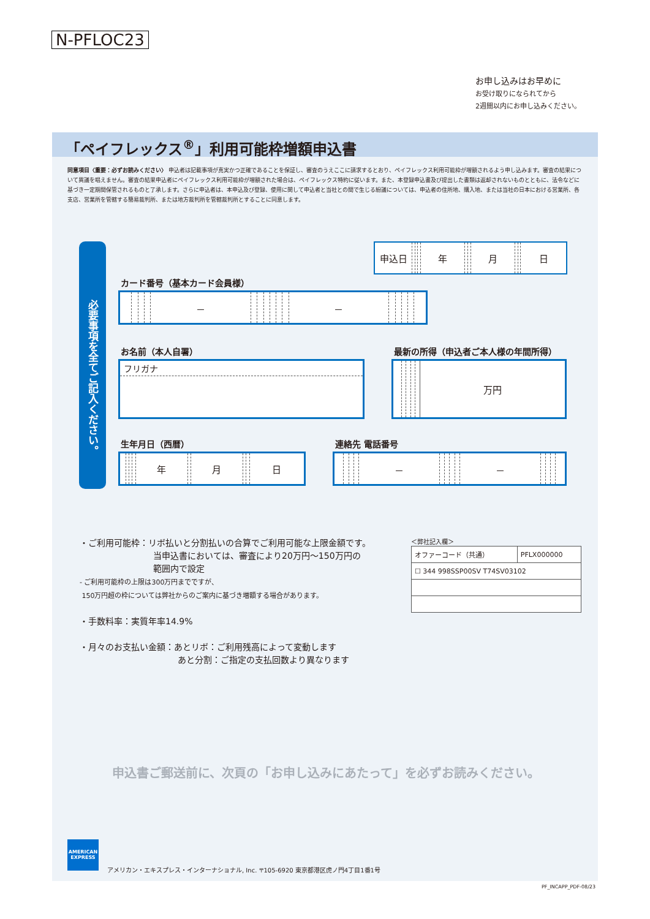N-PFLOC23
お申し込みはお早めに
お受け取りになられてから
2週間以内にお申し込みください。
「ペイフレックス<sup>®</sup>」利用可能枠増額申込書
同意項目〈重要：必ずお読みください〉 申込者は記載事項が真実かつ正確であることを保証し、審査のうえここに請求するとおり、ペイフレックス利用可能枠が増額されるよう申し込みます。審査の結果について異議を唱えません。審査の結果申込者にペイフレックス利用可能枠が増額された場合は、ペイフレックス特約に従います。また、本登録申込書及び提出した書類は返却されないものとともに、法令などに基づき一定期間保管されるものと了承します。さらに申込者は、本申込及び登録、使用に関して申込者と当社との間で生じる紛議については、申込者の住所地、購入地、または当社の日本における営業所、各支店、営業所を管轄する簡易裁判所、または地方裁判所を管轄裁判所とすることに同意します。
必要事項を全てご記入ください。
| 申込日 | | | | 年 | | | 月 | | | 日 |
カード番号（基本カード会員様）
| | | | | － | | | | | | | － | | | | | |
お名前（本人自署）
フリガナ
最新の所得（申込者ご本人様の年間所得）
| | | | | | 万円 |
生年月日（西暦）
| | | | | 年 | | 月 | | | 日 |
連絡先 電話番号
| | | | | － | | | | | － | | | | |
・ご利用可能枠：リボ払いと分割払いの合算でご利用可能な上限金額です。
当申込書においては、審査により20万円～150万円の
範囲内で設定
- ご利用可能枠の上限は300万円までですが、
150万円超の枠については弊社からのご案内に基づき増額する場合があります。
・手数料率：実質年率14.9%
・月々のお支払い金額：あとリボ：ご利用残高によって変動します
あと分割：ご指定の支払回数より異なります
＜弊社記入欄＞
| オファーコード（共通） | PFLX000000 |
| ☐ 344 998SSP00SV T74SV03102 | |
申込書ご郵送前に、次頁の「お申し込みにあたって」を必ずお読みください。
AMERICAN EXPRESS
アメリカン・エキスプレス・インターナショナル, Inc. 〒105-6920 東京都港区虎ノ門4丁目1番1号
PF_INCAPP_PDF-08/23